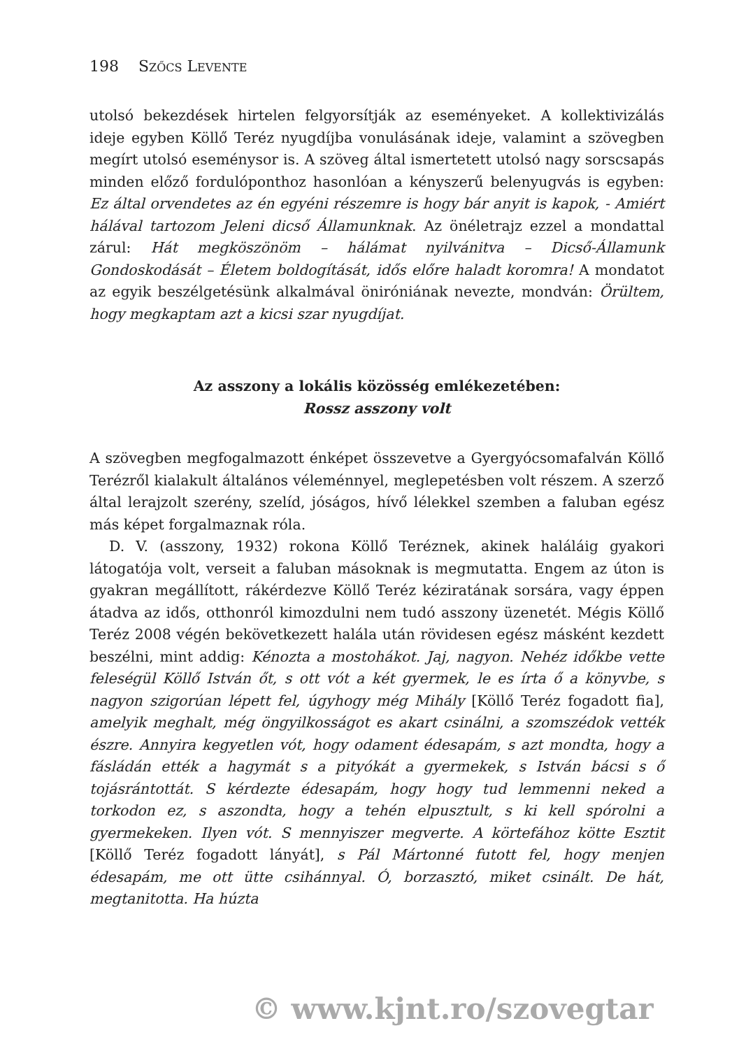198 SZŐCS LEVENTE
utolsó bekezdések hirtelen felgyorsítják az eseményeket. A kollektivizálás ideje egyben Köllő Teréz nyugdíjba vonulásának ideje, valamint a szövegben megírt utolsó eseménysor is. A szöveg által ismertetett utolsó nagy sorscsapás minden előző fordulóponthoz hasonlóan a kényszerű belenyugvás is egyben: Ez által orvendetes az én egyéni részemre is hogy bár anyit is kapok, - Amiért hálával tartozom Jeleni dicső Államunknak. Az önéletrajz ezzel a mondattal zárul: Hát megköszönöm – hálámat nyilvánitva – Dicső-Államunk Gondoskodását – Életem boldogítását, idős előre haladt koromra! A mondatot az egyik beszélgetésünk alkalmával önir­óniának nevezte, mondván: Örültem, hogy megkaptam azt a kicsi szar nyugdíjat.
Az asszony a lokális közösség emlékezetében:
Rossz asszony volt
A szövegben megfogalmazott énképet összevetve a Gyergyócsomafalván Köllő Terézről kialakult általános véleménnyel, meglepetésben volt részem. A szerző által lerajzolt szerény, szelíd, jóságos, hívő lélekkel szemben a faluban egész más képet forgalmaznak róla.
D. V. (asszony, 1932) rokona Köllő Teréznek, akinek haláláig gyakori látogatója volt, verseit a faluban másoknak is megmutatta. Engem az úton is gyakran megállított, rákérdezve Köllő Teréz kéziratának sorsára, vagy éppen átadva az idős, otthonról kimozdulni nem tudó asszony üzenetét. Mégis Köllő Teréz 2008 végén bekövetkezett halála után rövidesen egész másként kezdett beszélni, mint addig: Kénozta a mostohákot. Jaj, nagyon. Nehéz időkbe vette feleségül Köllő István őt, s ott vót a két gyermek, le es írta ő a könyvbe, s nagyon szigorúan lépett fel, úgyhogy még Mihály [Köllő Teréz fogadott fia], amelyik meghalt, még öngyilkosságot es akart csinálni, a szomszédok vették észre. Annyira kegyetlen vót, hogy odament édesapám, s azt mondta, hogy a fásládán ették a hagymát s a pityókát a gyermekek, s István bácsi s ő tojásrántottát. S kérdezte édesapám, hogy hogy tud lemmenni neked a torkodon ez, s aszondta, hogy a tehén elpusztult, s ki kell spórolni a gyermekeken. Ilyen vót. S mennyiszer megverte. A körtefához kötte Esztit [Köllő Teréz fogadott lányát], s Pál Mártonné futott fel, hogy menjen édesapám, me ott ütte csihánnyal. Ó, borzasztó, miket csinált. De hát, megtanitotta. Ha húzta
© www.kjnt.ro/szovegtar